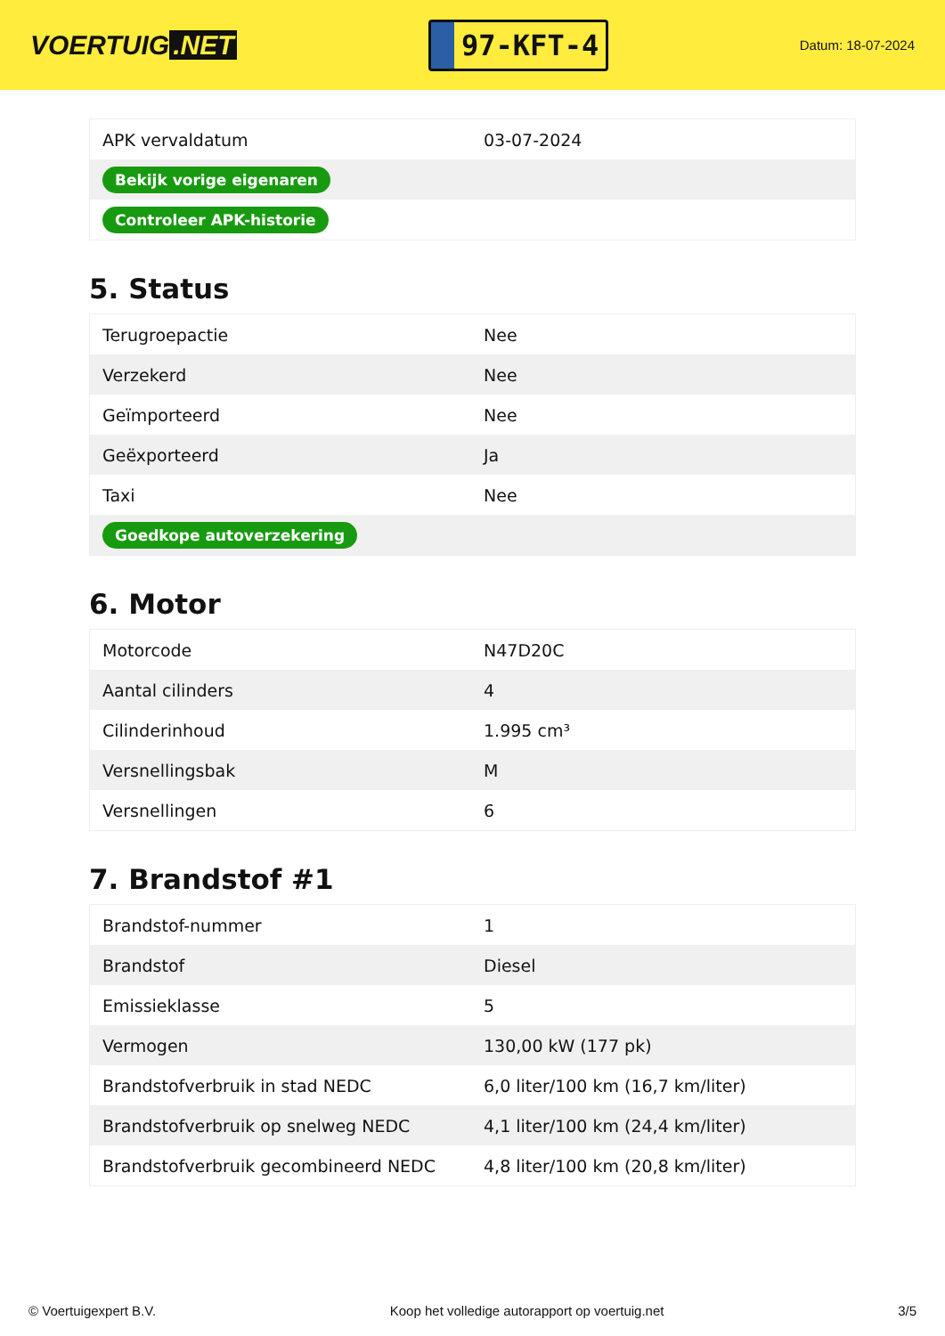VOERTUIG.NET
97-KFT-4
Datum: 18-07-2024
| APK vervaldatum | 03-07-2024 |
| Bekijk vorige eigenaren | |
| Controleer APK-historie | |
5. Status
| Terugroepactie | Nee |
| Verzekerd | Nee |
| Geïmporteerd | Nee |
| Geëxporteerd | Ja |
| Taxi | Nee |
| Goedkope autoverzekering | |
6. Motor
| Motorcode | N47D20C |
| Aantal cilinders | 4 |
| Cilinderinhoud | 1.995 cm³ |
| Versnellingsbak | M |
| Versnellingen | 6 |
7. Brandstof #1
| Brandstof-nummer | 1 |
| Brandstof | Diesel |
| Emissieklasse | 5 |
| Vermogen | 130,00 kW (177 pk) |
| Brandstofverbruik in stad NEDC | 6,0 liter/100 km (16,7 km/liter) |
| Brandstofverbruik op snelweg NEDC | 4,1 liter/100 km (24,4 km/liter) |
| Brandstofverbruik gecombineerd NEDC | 4,8 liter/100 km (20,8 km/liter) |
© Voertuigexpert B.V. Koop het volledige autorapport op voertuig.net 3/5